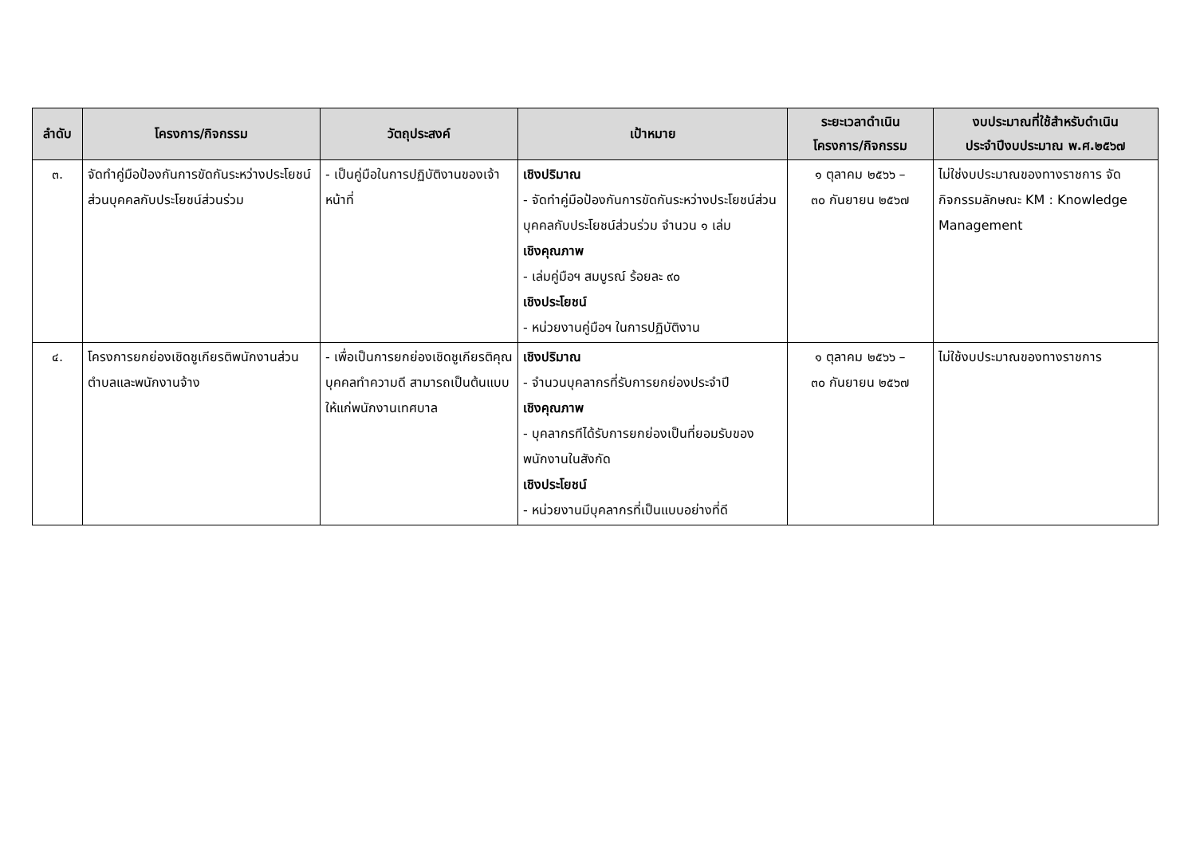| ลำดับ | โครงการ/กิจกรรม | วัตถุประสงค์ | เป้าหมาย | ระยะเวลาดำเนิน โครงการ/กิจกรรม | งบประมาณที่ใช้สำหรับดำเนิน ประจำปีงบประมาณ พ.ศ.๒๕๖๗ |
| --- | --- | --- | --- | --- | --- |
| ๓. | จัดทำคู่มือป้องกันการขัดกันระหว่างประโยชน์ส่วนบุคคลกับประโยชน์ส่วนร่วม | - เป็นคู่มือในการปฏิบัติงานของเจ้าหน้าที่ | เชิงปริมาณ - จัดทำคู่มือป้องกันการขัดกันระหว่างประโยชน์ส่วนบุคคลกับประโยชน์ส่วนร่วม จำนวน ๑ เล่ม เชิงคุณภาพ - เล่มคู่มือฯ สมบูรณ์ ร้อยละ ๙๐ เชิงประโยชน์ - หน่วยงานคู่มือฯ ในการปฏิบัติงาน | ๑ ตุลาคม ๒๕๖๖ – ๓๐ กันยายน ๒๕๖๗ | ไม่ใช่งบประมาณของทางราชการ จัดกิจกรรมลักษณะ KM : Knowledge Management |
| ๔. | โครงการยกย่องเชิดชูเกียรติพนักงานส่วนตำบลและพนักงานจ้าง | - เพื่อเป็นการยกย่องเชิดชูเกียรติคุณ บุคคลทำความดี สามารถเป็นต้นแบบให้แก่พนักงานเทศบาล | เชิงปริมาณ - จำนวนบุคลากรที่รับการยกย่องประจำปี เชิงคุณภาพ - บุคลากรทีได้รับการยกย่องเป็นที่ยอมรับของพนักงานในสังกัด เชิงประโยชน์ - หน่วยงานมีบุคลากรที่เป็นแบบอย่างที่ดี | ๑ ตุลาคม ๒๕๖๖ – ๓๐ กันยายน ๒๕๖๗ | ไม่ใช้งบประมาณของทางราชการ |